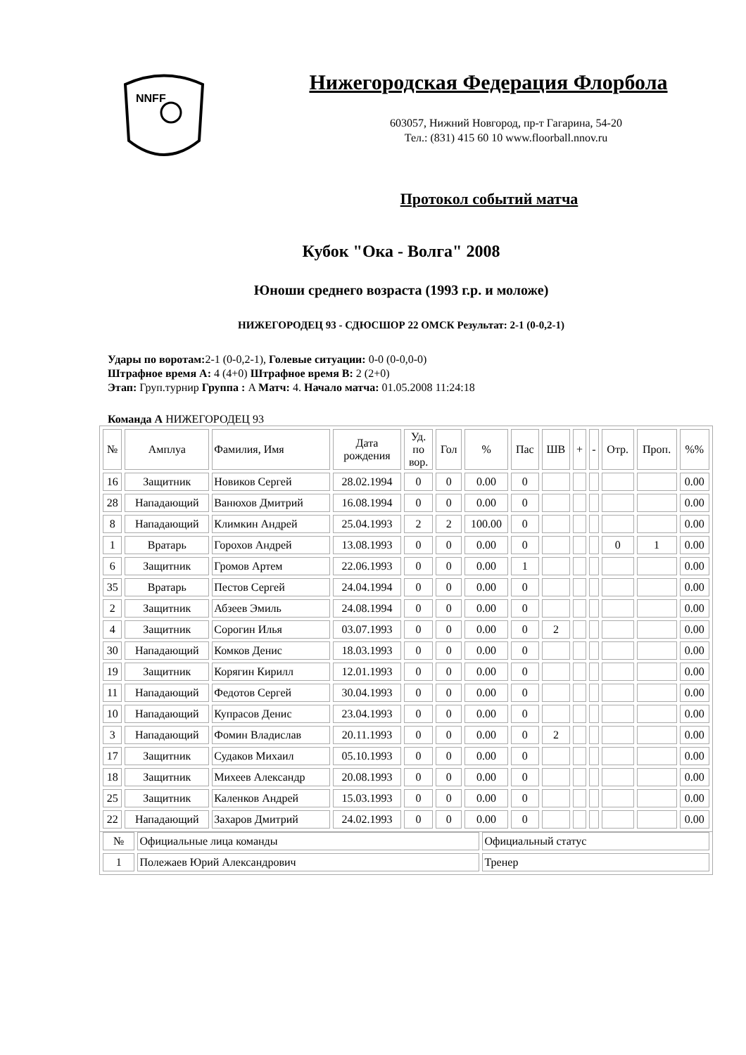NNFF
Нижегородская Федерация Флорбола
603057, Нижний Новгород, пр-т Гагарина, 54-20
Тел.: (831) 415 60 10 www.floorball.nnov.ru
Протокол событий матча
Кубок "Ока - Волга" 2008
Юноши среднего возраста (1993 г.р. и моложе)
НИЖЕГОРОДЕЦ 93 - СДЮСШОР 22 ОМСК Результат: 2-1 (0-0,2-1)
Удары по воротам: 2-1 (0-0,2-1), Голевые ситуации: 0-0 (0-0,0-0)
Штрафное время А: 4 (4+0) Штрафное время В: 2 (2+0)
Этап: Груп.турнир Группа : A Матч: 4. Начало матча: 01.05.2008 11:24:18
Команда А НИЖЕГОРОДЕЦ 93
| № | Амплуа | Фамилия, Имя | Дата рождения | Уд. по вор. | Гол | % | Пас | ШВ | + | - | Отр. | Проп. | %% |
| --- | --- | --- | --- | --- | --- | --- | --- | --- | --- | --- | --- | --- | --- |
| 16 | Защитник | Новиков Сергей | 28.02.1994 | 0 | 0 | 0.00 | 0 | | | | | | 0.00 |
| 28 | Нападающий | Ванюхов Дмитрий | 16.08.1994 | 0 | 0 | 0.00 | 0 | | | | | | 0.00 |
| 8 | Нападающий | Климкин Андрей | 25.04.1993 | 2 | 2 | 100.00 | 0 | | | | | | 0.00 |
| 1 | Вратарь | Горохов Андрей | 13.08.1993 | 0 | 0 | 0.00 | 0 | | | | 0 | 1 | 0.00 |
| 6 | Защитник | Громов Артем | 22.06.1993 | 0 | 0 | 0.00 | 1 | | | | | | 0.00 |
| 35 | Вратарь | Пестов Сергей | 24.04.1994 | 0 | 0 | 0.00 | 0 | | | | | | 0.00 |
| 2 | Защитник | Абзеев Эмиль | 24.08.1994 | 0 | 0 | 0.00 | 0 | | | | | | 0.00 |
| 4 | Защитник | Сорогин Илья | 03.07.1993 | 0 | 0 | 0.00 | 0 | 2 | | | | | 0.00 |
| 30 | Нападающий | Комков Денис | 18.03.1993 | 0 | 0 | 0.00 | 0 | | | | | | 0.00 |
| 19 | Защитник | Корягин Кирилл | 12.01.1993 | 0 | 0 | 0.00 | 0 | | | | | | 0.00 |
| 11 | Нападающий | Федотов Сергей | 30.04.1993 | 0 | 0 | 0.00 | 0 | | | | | | 0.00 |
| 10 | Нападающий | Купрасов Денис | 23.04.1993 | 0 | 0 | 0.00 | 0 | | | | | | 0.00 |
| 3 | Нападающий | Фомин Владислав | 20.11.1993 | 0 | 0 | 0.00 | 0 | 2 | | | | | 0.00 |
| 17 | Защитник | Судаков Михаил | 05.10.1993 | 0 | 0 | 0.00 | 0 | | | | | | 0.00 |
| 18 | Защитник | Михеев Александр | 20.08.1993 | 0 | 0 | 0.00 | 0 | | | | | | 0.00 |
| 25 | Защитник | Каленков Андрей | 15.03.1993 | 0 | 0 | 0.00 | 0 | | | | | | 0.00 |
| 22 | Нападающий | Захаров Дмитрий | 24.02.1993 | 0 | 0 | 0.00 | 0 | | | | | | 0.00 |
| № | Официальные лица команды | Официальный статус |
| --- | --- | --- |
| 1 | Полежаев Юрий Александрович | Тренер |